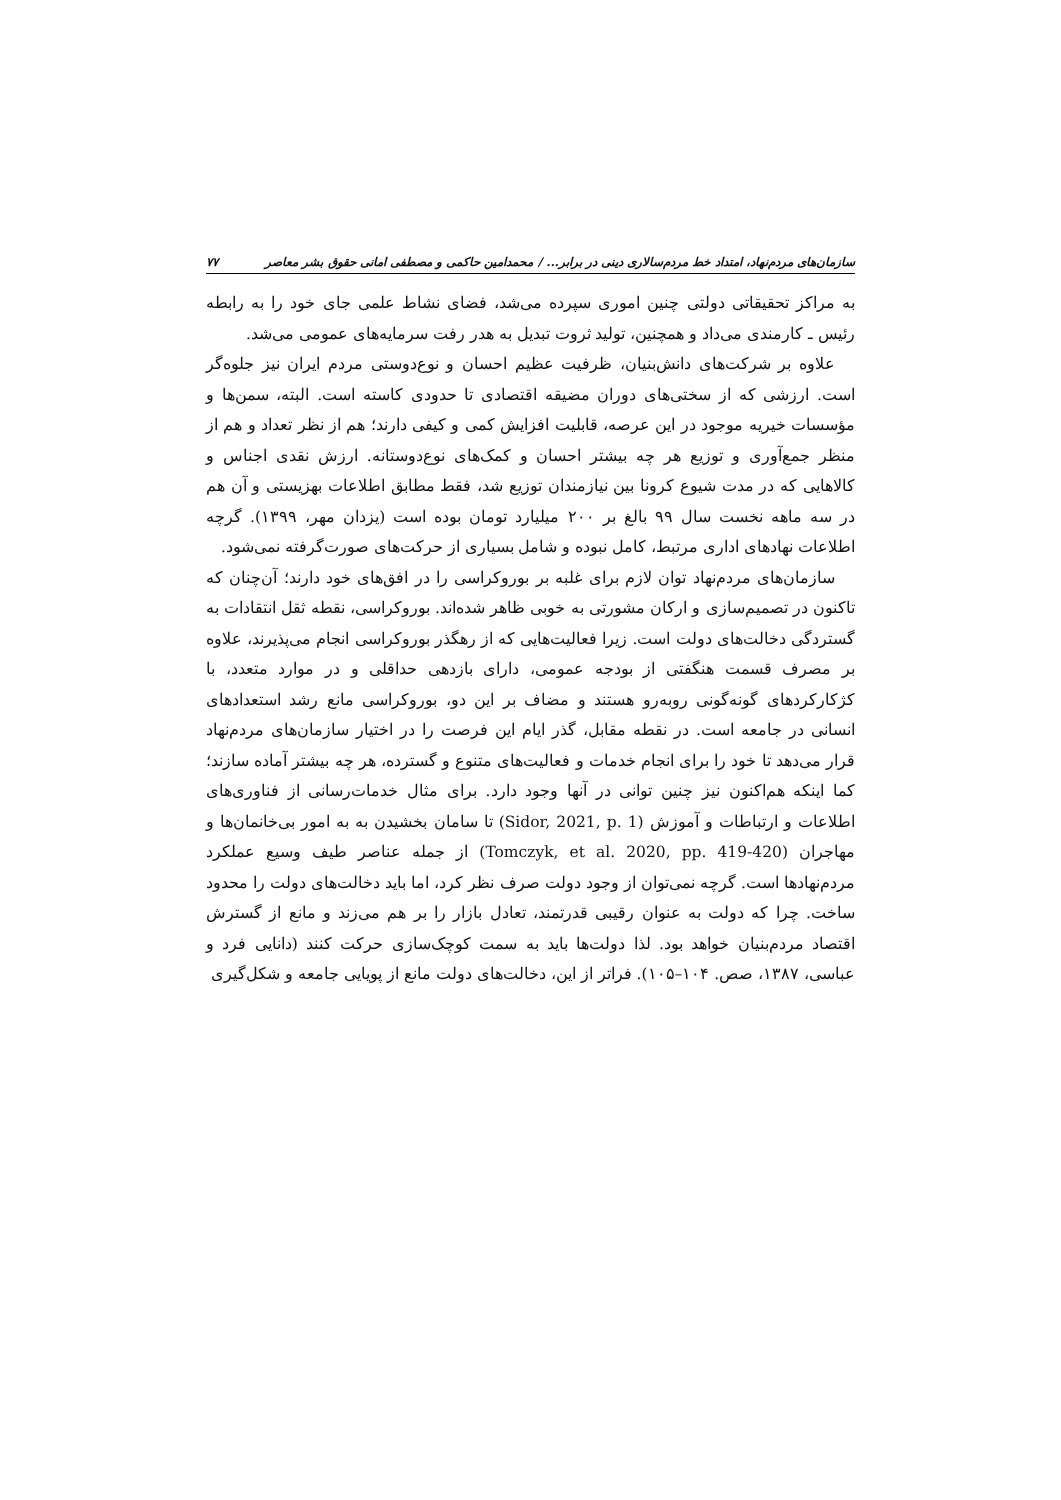سازمان‌های مردم‌نهاد، امتداد خط مردم‌سالاری دینی در برابر... / محمدامین حاکمی و مصطفی امانی حقوق بشر معاصر ۷۷
به مراکز تحقیقاتی دولتی چنین اموری سپرده می‌شد، فضای نشاط علمی جای خود را به رابطه رئیس ـ کارمندی می‌داد و همچنین، تولید ثروت تبدیل به هدر رفت سرمایه‌های عمومی می‌شد.
علاوه بر شرکت‌های دانش‌بنیان، ظرفیت عظیم احسان و نوع‌دوستی مردم ایران نیز جلوه‌گر است. ارزشی که از سختی‌های دوران مضیقه اقتصادی تا حدودی کاسته است. البته، سمن‌ها و مؤسسات خیریه موجود در این عرصه، قابلیت افزایش کمی و کیفی دارند؛ هم از نظر تعداد و هم از منظر جمع‌آوری و توزیع هر چه بیشتر احسان و کمک‌های نوع‌دوستانه. ارزش نقدی اجناس و کالاهایی که در مدت شیوع کرونا بین نیازمندان توزیع شد، فقط مطابق اطلاعات بهزیستی و آن هم در سه ماهه نخست سال ۹۹ بالغ بر ۲۰۰ میلیارد تومان بوده است (یزدان مهر، ۱۳۹۹). گرچه اطلاعات نهادهای اداری مرتبط، کامل نبوده و شامل بسیاری از حرکت‌های صورت‌گرفته نمی‌شود.
سازمان‌های مردم‌نهاد توان لازم برای غلبه بر بوروکراسی را در افق‌های خود دارند؛ آن‌چنان که تاکنون در تصمیم‌سازی و ارکان مشورتی به خوبی ظاهر شده‌اند. بوروکراسی، نقطه ثقل انتقادات به گستردگی دخالت‌های دولت است. زیرا فعالیت‌هایی که از رهگذر بوروکراسی انجام می‌پذیرند، علاوه بر مصرف قسمت هنگفتی از بودجه عمومی، دارای بازدهی حداقلی و در موارد متعدد، با کژکارکردهای گونه‌گونی روبه‌رو هستند و مضاف بر این دو، بوروکراسی مانع رشد استعدادهای انسانی در جامعه است. در نقطه مقابل، گذر ایام این فرصت را در اختیار سازمان‌های مردم‌نهاد قرار می‌دهد تا خود را برای انجام خدمات و فعالیت‌های متنوع و گسترده، هر چه بیشتر آماده سازند؛ کما اینکه هم‌اکنون نیز چنین توانی در آنها وجود دارد. برای مثال خدمات‌رسانی از فناوری‌های اطلاعات و ارتباطات و آموزش (Sidor, 2021, p. 1) تا سامان بخشیدن به به امور بی‌خانمان‌ها و مهاجران (Tomczyk, et al. 2020, pp. 419-420) از جمله عناصر طیف وسیع عملکرد مردم‌نهادها است. گرچه نمی‌توان از وجود دولت صرف نظر کرد، اما باید دخالت‌های دولت را محدود ساخت. چرا که دولت به عنوان رقیبی قدرتمند، تعادل بازار را بر هم می‌زند و مانع از گسترش اقتصاد مردم‌بنیان خواهد بود. لذا دولت‌ها باید به سمت کوچک‌سازی حرکت کنند (دانایی فرد و عباسی، ۱۳۸۷، صص. ۱۰۴–۱۰۵). فراتر از این، دخالت‌های دولت مانع از پویایی جامعه و شکل‌گیری